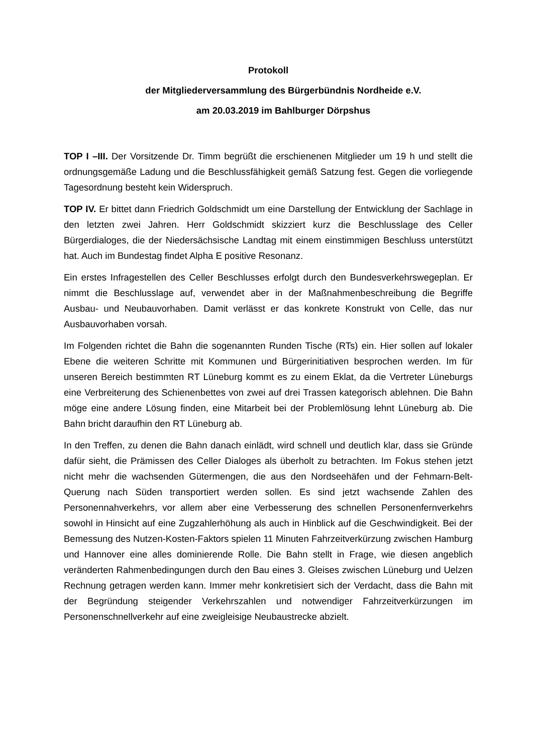Protokoll
der Mitgliederversammlung des Bürgerbündnis Nordheide e.V.
am 20.03.2019 im Bahlburger Dörpshus
TOP I –III. Der Vorsitzende Dr. Timm begrüßt die erschienenen Mitglieder um 19 h und stellt die ordnungsgemäße Ladung und die Beschlussfähigkeit gemäß Satzung fest. Gegen die vorliegende Tagesordnung besteht kein Widerspruch.
TOP IV. Er bittet dann Friedrich Goldschmidt um eine Darstellung der Entwicklung der Sachlage in den letzten zwei Jahren. Herr Goldschmidt skizziert kurz die Beschlusslage des Celler Bürgerdialoges, die der Niedersächsische Landtag mit einem einstimmigen Beschluss unterstützt hat. Auch im Bundestag findet Alpha E positive Resonanz.
Ein erstes Infragestellen des Celler Beschlusses erfolgt durch den Bundesverkehrswegeplan. Er nimmt die Beschlusslage auf, verwendet aber in der Maßnahmenbeschreibung die Begriffe Ausbau- und Neubauvorhaben. Damit verlässt er das konkrete Konstrukt von Celle, das nur Ausbauvorhaben vorsah.
Im Folgenden richtet die Bahn die sogenannten Runden Tische (RTs) ein. Hier sollen auf lokaler Ebene die weiteren Schritte mit Kommunen und Bürgerinitiativen besprochen werden. Im für unseren Bereich bestimmten RT Lüneburg kommt es zu einem Eklat, da die Vertreter Lüneburgs eine Verbreiterung des Schienenbettes von zwei auf drei Trassen kategorisch ablehnen. Die Bahn möge eine andere Lösung finden, eine Mitarbeit bei der Problemlösung lehnt Lüneburg ab. Die Bahn bricht daraufhin den RT Lüneburg ab.
In den Treffen, zu denen die Bahn danach einlädt, wird schnell und deutlich klar, dass sie Gründe dafür sieht, die Prämissen des Celler Dialoges als überholt zu betrachten. Im Fokus stehen jetzt nicht mehr die wachsenden Gütermengen, die aus den Nordseehäfen und der Fehmarn-Belt-Querung nach Süden transportiert werden sollen. Es sind jetzt wachsende Zahlen des Personennahverkehrs, vor allem aber eine Verbesserung des schnellen Personenfernverkehrs sowohl in Hinsicht auf eine Zugzahlerhöhung als auch in Hinblick auf die Geschwindigkeit. Bei der Bemessung des Nutzen-Kosten-Faktors spielen 11 Minuten Fahrzeitverkürzung zwischen Hamburg und Hannover eine alles dominierende Rolle. Die Bahn stellt in Frage, wie diesen angeblich veränderten Rahmenbedingungen durch den Bau eines 3. Gleises zwischen Lüneburg und Uelzen Rechnung getragen werden kann. Immer mehr konkretisiert sich der Verdacht, dass die Bahn mit der Begründung steigender Verkehrszahlen und notwendiger Fahrzeitverkürzungen im Personenschnellverkehr auf eine zweigleisige Neubaustrecke abzielt.